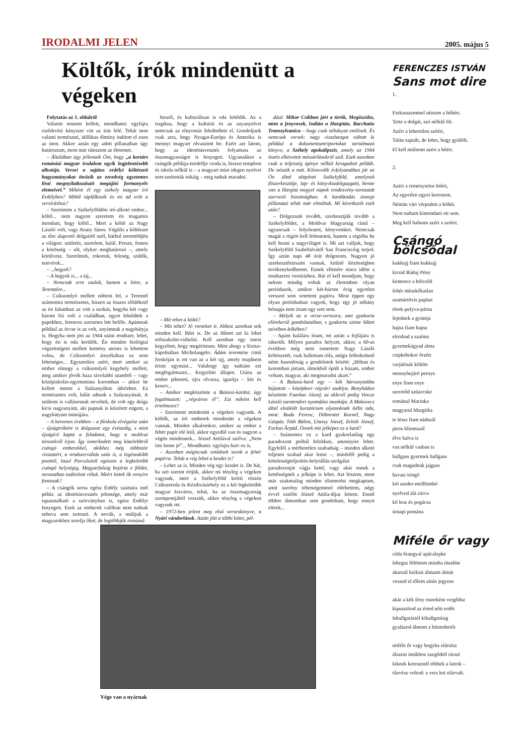IRODALMI JELEN 2005. május 5
Költők, írók mindenütt a végeken
Folytatás az 1. oldalról
Valamit tennem kellett, mondhatni: egyfajta cselekvési kényszer vitt az írás felé. Tehát nem valami természeti, idillikus élmény indított el ezen az úton. Akkor aztán egy adott pillanatban úgy határoztam, most már ráteszem az életemet.
– Általában úgy jellemzik Önt, hogy „a kortárs romániai magyar irodalom egyik legjelentősebb alkotója. Versei a sajátos erdélyi költészeti hagyományokat ötvözik az ezredvég egyetemes lírai megnyilatkozásait megújító formanyelv elemeivel.” Miként él egy székely magyar író Erdélyben? Miből táplálkozik és mi ad erőt a versíráshoz?
– Szerintem a Székelyföldön író-alkotó ember... költő... nem nagyon szeretem én magamra mondani, hogy költő... Mert a költő az Nagy László volt, vagy Arany János. Végülis a költészet az élet alapvető dolgairól szól, bárhol teremtődjön a világon: születés, szerelem, halál. Persze, fontos a közösség – sőt, olykor meghatározó –, amely körülvesz. Szerelmek, rokonok, feleség, szülők, testvérek...
– ...hegyek?
– A hegyek is... a táj...
– Nemcsak erre utalok, hanem a hitre, a Teremtőre...
– Csíksomlyó mellett nőttem fel, a Teremtő számomra természetes, hiszen az összes elődöknél az én falumban az volt a szokás, hogyha két vagy három fiú volt a családban, egyet leküldtek a papokhoz, ferences szerzetes lett belőle. Apámnak például az öccse is az volt, anyámnak a nagybátyja is. Hogyha nem jön az 1944 utáni rendszer, lehet, hogy én is oda kerülök. Én minden biológiai végzettségem mellett kemény ateista is lehettem volna, de Csíksomlyó árnyékában ez nem lehetséges... Egyszerűen azért, mert amikor az ember elmegy a csíksomlyói kegyhely mellett, meg amikor jövök haza távolabbi utamból – vagy középiskolás-egyetemista koromban – akkor be kellett menni a Szűzanyához útközben. Ez természetes volt, hálát adtunk a Szűzanyának. A szüleim is vallásosnak neveltek, de volt egy drága kicsi nagyanyám, aki papnak is készített engem, a nagybátyám mintájára.
– A hetvenes években – a főiskola elvégzése után – újságíróként is dolgozott egy évtizedig, s mint újságíró kapta a feladatot, hogy a moldvai téeszekről írjon. Így ismerkedett meg közelebbről csángó emberekkel, akikhez még többször visszatért, a rendszerváltás után is, a legészakibb ponttól, Iazul Porculuitól egészen a legkeletibb csángó helységig, Magyarfaluig bejárta e földet, sorozatban tudósított róluk. Miért lettek ők ennyire fontosak?
– A csángók sorsa egész Erdély számára intő példa: az identitásvesztés jelensége, amely már tapasztalható a szórványban is, egész Erdélyt fenyegeti. Ezek az emberek valóban nem tudnak sehova sem tartozni. A nevük, a múltjuk a magyarokhoz sorolja őket, de legtöbbjük románul
beszél, és kulturálisan is oda kötődik. Az a tragikus, hogy a kultúrát és az anyanyelvet nemcsak az elnyomás feledtetheti el. Gondoljunk csak arra, hogy Nyugat-Európa és Amerika is mennyi magyart olvasztott be. Ezért azt látom, hogy az identitásvesztés folyamata az összmagyarságot is fenyegeti. Ugyanakkor a csángók példája-modellje csoda is, hiszen templom és iskola nélkül is – a magyart mint idegen nyelvet sem tanították sokáig – meg tudtak maradni.
– Mit tehet a költő?
– Mit tehet? Jó verseket ír. Ahhoz azonban sok minden kell. Ihlet is. De az ihletet azt ki lehet erőszakolni-csiholni. Kell azonban egy isteni kegyelem, hogy megérintsen. Mint ahogy a Sixtus-kápolnában Michelangelo: Ádám teremtése című freskóján is ott van az a két ujj, amely majdnem érinti egymást... Valahogy így tudnám ezt megfogalmazni... Kegyelmi állapot. Utána az ember piheneti, újra olvassa, igazítja – kín és keserv...
– Amikor megköszönte a Balassi-kardot, úgy fogalmazott: „végváron él”. Ezt miként kell értelmezni?
– Szerintem mindenütt a végeken vagyunk. A költők, az író emberek mindenütt a végeken vannak. Minden alkalomkor, amikor az ember a fehér papír elé leül, akkor egyedül van és nagyon a végén mindennek... József Attilával szólva: „Nem írni lenne jó”... Mondhatni: egyfajta harc ez is.
– Azonban mégiscsak vetődnek sorok a fehér papírra. Tehát a vég lehet a kezdet is?
– Lehet az is. Minden vég egy kezdet is. De hát, ha szó szerint értjük, akkor mi tényleg a végeken vagyunk, mert a Székelyföld keleti részén Csíkszereda és Kézdivásárhely ez a két legkeletibb magyar kisváros, tehát, ha az összmagyarság szempontjából vesszük, akkor tényleg a végeken vagyunk ott.
– 1972-ben jelent meg első verseskönyve, a Nyári vándorlások. Aztán jött a többi kötet, pél-
dául: Mikor Csíkban járt a török, Megőszülsz, mint a fenyvesek, Indián a Hargitán, Bacchatio Transsylvanica – hogy csak néhányat említsek. És nemcsak versek: nagy visszhangot váltott ki például a dokumentumriportokat tartalmazó könyve, a Székely apokalipszis, amely az 1944 őszén elkövetett mészárlásokról szól. Ezek azonban csak a teljesség igénye nélkül kiragadott példák. De nézzük a mát. Kilencedik évfolyamában jár az Ön által alapított Székelyföld, amelynek főszerkesztője, lap- és könyvkiadóigazgató, benne van a Hargita megyei napok rendezvény-sorozatát szervező bizottságban. A kardátadás ünnepi pillanatai tehát már elmúltak. Mi következik ezek után?
– Dolgozunk tovább, szerkesztjük tovább a Székelyföldet, a Moldvai Magyarság című – ugyancsak – folyóiratot, könyveinket. Nemcsak magát a régiót kell felmutatni, hanem a régióba be kell hozni a nagyvilágot is. Mi azt valljuk, hogy Székelyföld Szabófalvától San Franciscóig terjed. Így aztán napi 48 órát dolgozom. Nagyon jó szerkesztőtársaim vannak, kitűnő közösségben tevékenykedhetem. Ennek ellenére nincs időm a rendszeres versíráshoz. Bár el kell mondjam, hogy nekem mindig voltak az életemben olyan periódusok, amikor két-három évig egyetlen verssort sem vetettem papírra. Most éppen egy olyan periódusban vagyok, hogy egy jó néhány hónapja nem írtam egy sort sem.
– Melyik az a verse-verssora, ami gyakorta előrekerül gondolataiban, s gyakorta szinte lüktet szívében-lelkében?
– Apám halálára írtam, mi aztán a fejfájára is rákerült. Milyen paradox helyzet, akkor, a 60-as években még nem ismertem Nagy László költészetét, csak hallottam róla, mégis felfedezhető némi hasonlóság a gondolatok között: „Hóban és koromban jártam, álmokból épült a házam, ember voltam, magyar, aki megmaradni akart.”
– A Balassi-kard egy – kék bársonytokba bújtatott – középkori végvári szablya. Bonyhádon készítette Fazekas József, az oklevél pedig Vincze László szentendrei nyomdász munkája. A Makovecz által elnökölt kuratórium olyanoknak ítélte oda, mint: Buda Ferenc, Döbrentei Kornél, Nagy Gáspár, Tóth Bálint, Utassy József, Zelnik József, Farkas Árpád. Önnek mit jelképez ez a kard?
– Számomra ez a kard gyakorlatilag egy paradoxont próbál feloldani, amennyire lehet. Egyfelől a mérhetetlen szabadság – minden alkotó teljesen szabad akar lenni –, másfelől pedig a kötelességteljesítés-helytállás-szolgálat paradoxonját vágja ketté, vagy akár ennek a kettősségnek a jelképe is lehet. Azt hiszem, most már szakmailag minden elismerést megkaptam, amit szerény tehetségemmel elérhettem, négy évvel ezelőtt József Attila-díjas lettem. Ennél többre álmomban sem gondoltam, hogy ennyit elérek...
FERENCZES ISTVÁN
Sans mot dire
1.
Farkasszemmel néztem a hóhért.
Tette a dolgát, szó nélkül ölt.
Azért a lehetetlen szóért,
Talán sajnált, de lehet, hogy gyülölt.
El kell múlnom azért a hóért.
2.
Azért a reménytelen hóért,
Az egyetlen egyet kerestem.
Némán várt vérpadon a hóhér.
Nem tudtam kimondani ott sem.
Meg kell halnom azért a szóért.
Csángó bölcsődal
kukkujj fiam kukkujj
kicsid Ráduj Péter
kemence a bölcsőd
fehér mészkőkatlan
szamártövis paplan
törek-pelyva-párna
fejednek a gyámja
hajna fiam hajna
elrothad a szalma
gyermekágyad alma
csipkebokor őrzött
varjúénak költött
mennybejáró pernye
enye fiam enye
szeretőd szüzecske
románul Marinka
magyarul Margitka
te léssz fiam nádszál
piros liliomszál
élve halva is
vas nélkül vasban is
hallgass gyermek hallgass
csak magadnak jajgass
havasi iringó
két szeder-mellbimbó
nyelved alá zárva
kő lesz és pogácsa
úrnapi pomána
Miféle őr vagy
céda őrangyal apácalepke
lebegsz fölöttem mintha tüzekbe
akarnál hullani álmaim álmát
veszed el tőlem sátán jegyese
akár a kék fény ostorként vergődsz
kipusztítod az érted nőtt erdőt
lehallgatástól kihallgatásig
gyalázod álmom a büntethetőt
miféle őr vagy hogyha elárulsz
álszent imákhoz szegődtél társul
kiknek keresztnél többek a latrok –
tűzvész voltod: a vers lett elárvult.
Vége van a nyárnak